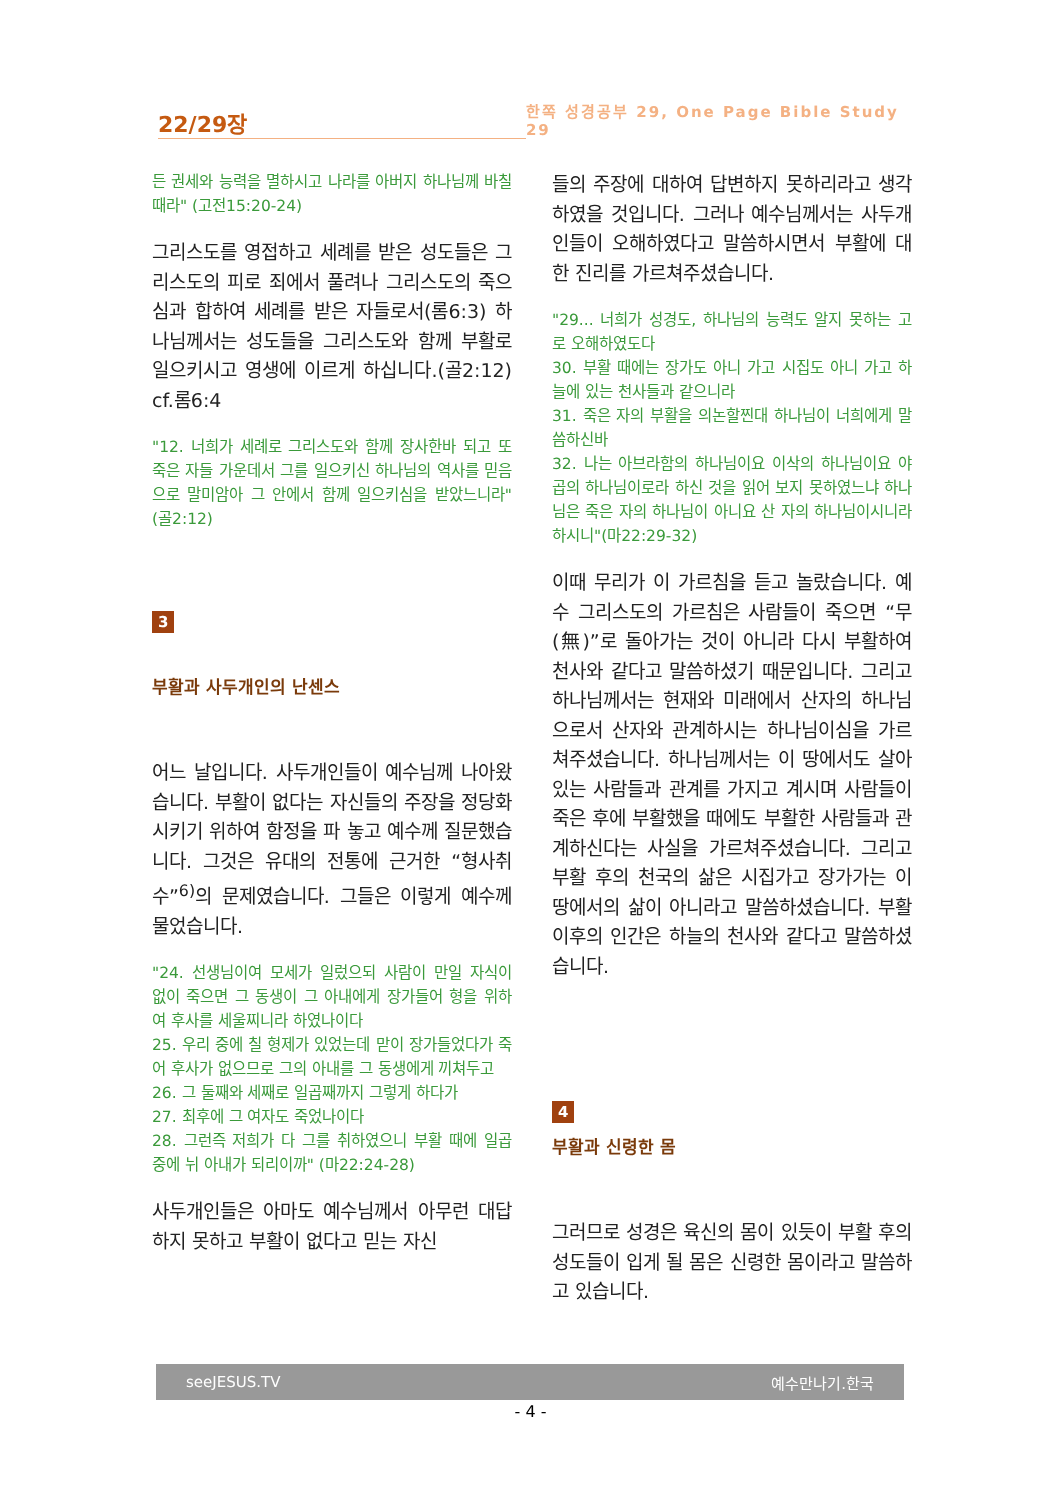22/29장
한쪽 성경공부 29, One Page Bible Study 29
든 권세와 능력을 멸하시고 나라를 아버지 하나님께 바칠 때라" (고전15:20-24)
그리스도를 영접하고 세례를 받은 성도들은 그리스도의 피로 죄에서 풀려나 그리스도의 죽으심과 합하여 세례를 받은 자들로서(롬6:3) 하나님께서는 성도들을 그리스도와 함께 부활로 일으키시고 영생에 이르게 하십니다.(골2:12) cf.롬6:4
"12. 너희가 세례로 그리스도와 함께 장사한바 되고 또 죽은 자들 가운데서 그를 일으키신 하나님의 역사를 믿음으로 말미암아 그 안에서 함께 일으키심을 받았느니라"(골2:12)
3
부활과 사두개인의 난센스
어느 날입니다. 사두개인들이 예수님께 나아왔습니다. 부활이 없다는 자신들의 주장을 정당화시키기 위하여 함정을 파 놓고 예수께 질문했습니다. 그것은 유대의 전통에 근거한 “형사취수”<sup>6)</sup>의 문제였습니다. 그들은 이렇게 예수께 물었습니다.
"24. 선생님이여 모세가 일렀으되 사람이 만일 자식이 없이 죽으면 그 동생이 그 아내에게 장가들어 형을 위하여 후사를 세울찌니라 하였나이다
25. 우리 중에 칠 형제가 있었는데 맏이 장가들었다가 죽어 후사가 없으므로 그의 아내를 그 동생에게 끼쳐두고
26. 그 둘째와 세째로 일곱째까지 그렇게 하다가
27. 최후에 그 여자도 죽었나이다
28. 그런즉 저희가 다 그를 취하였으니 부활 때에 일곱 중에 뉘 아내가 되리이까" (마22:24-28)
사두개인들은 아마도 예수님께서 아무런 대답하지 못하고 부활이 없다고 믿는 자신
들의 주장에 대하여 답변하지 못하리라고 생각하였을 것입니다. 그러나 예수님께서는 사두개인들이 오해하였다고 말씀하시면서 부활에 대한 진리를 가르쳐주셨습니다.
"29... 너희가 성경도, 하나님의 능력도 알지 못하는 고로 오해하였도다
30. 부활 때에는 장가도 아니 가고 시집도 아니 가고 하늘에 있는 천사들과 같으니라
31. 죽은 자의 부활을 의논할찐대 하나님이 너희에게 말씀하신바
32. 나는 아브라함의 하나님이요 이삭의 하나님이요 야곱의 하나님이로라 하신 것을 읽어 보지 못하였느냐 하나님은 죽은 자의 하나님이 아니요 산 자의 하나님이시니라 하시니"(마22:29-32)
이때 무리가 이 가르침을 듣고 놀랐습니다. 예수 그리스도의 가르침은 사람들이 죽으면 “무(無)”로 돌아가는 것이 아니라 다시 부활하여 천사와 같다고 말씀하셨기 때문입니다. 그리고 하나님께서는 현재와 미래에서 산자의 하나님으로서 산자와 관계하시는 하나님이심을 가르쳐주셨습니다. 하나님께서는 이 땅에서도 살아있는 사람들과 관계를 가지고 계시며 사람들이 죽은 후에 부활했을 때에도 부활한 사람들과 관계하신다는 사실을 가르쳐주셨습니다. 그리고 부활 후의 천국의 삶은 시집가고 장가가는 이 땅에서의 삶이 아니라고 말씀하셨습니다. 부활 이후의 인간은 하늘의 천사와 같다고 말씀하셨습니다.
4
부활과 신령한 몸
그러므로 성경은 육신의 몸이 있듯이 부활 후의 성도들이 입게 될 몸은 신령한 몸이라고 말씀하고 있습니다.
seeJESUS.TV 예수만나기.한국
- 4 -